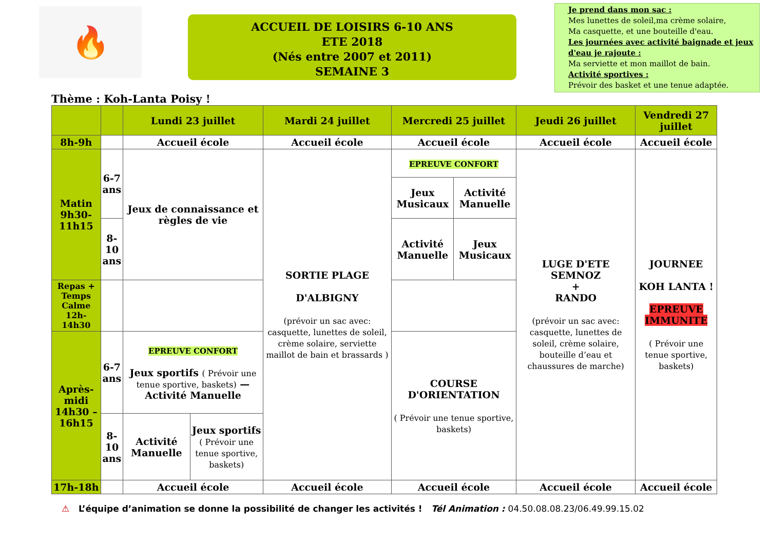🔥
ACCUEIL DE LOISIRS 6-10 ANS
ETE 2018
(Nés entre 2007 et 2011)
SEMAINE 3
Je prend dans mon sac :
Mes lunettes de soleil,ma crème solaire,
Ma casquette, et une bouteille d'eau.
Les journées avec activité baignade et jeux d'eau je rajoute :
Ma serviette et mon maillot de bain.
Activité sportives :
Prévoir des basket et une tenue adaptée.
Thème : Koh-Lanta Poisy !
| | | Lundi 23 juillet | | Mardi 24 juillet | Mercredi 25 juillet | | Jeudi 26 juillet | Vendredi 27 juillet |
| --- | --- | --- | --- | --- | --- | --- | --- | --- |
| 8h-9h | | Accueil école | | Accueil école | Accueil école | | Accueil école | Accueil école |
| Matin 9h30-11h15 | 6-7 ans | Jeux de connaissance et règles de vie | | SORTIE PLAGE D'ALBIGNY (prévoir un sac avec: casquette, lunettes de soleil, crème solaire, serviette maillot de bain et brassards ) | EPREUVE CONFORT | | LUGE D'ETE SEMNOZ + RANDO (prévoir un sac avec: casquette, lunettes de soleil, crème solaire, bouteille d’eau et chaussures de marche) | JOURNEE KOH LANTA ! EPREUVE IMMUNITE ( Prévoir une tenue sportive, baskets) |
| | | | | | Jeux Musicaux | Activité Manuelle | | |
| | 8-10 ans | | | | Activité Manuelle | Jeux Musicaux | | |
| Repas + Temps Calme 12h-14h30 | | | | | | | | |
| Après-midi 14h30 – 16h15 | 6-7 ans | EPREUVE CONFORT Jeux sportifs ( Prévoir une tenue sportive, baskets) — Activité Manuelle | | | COURSE D'ORIENTATION ( Prévoir une tenue sportive, baskets) | | | |
| | 8-10 ans | Activité Manuelle | Jeux sportifs ( Prévoir une tenue sportive, baskets) | | | | | |
| 17h-18h | | Accueil école | | Accueil école | Accueil école | | Accueil école | Accueil école |
⚠ L’équipe d’animation se donne la possibilité de changer les activités ! Tél Animation : 04.50.08.08.23/06.49.99.15.02